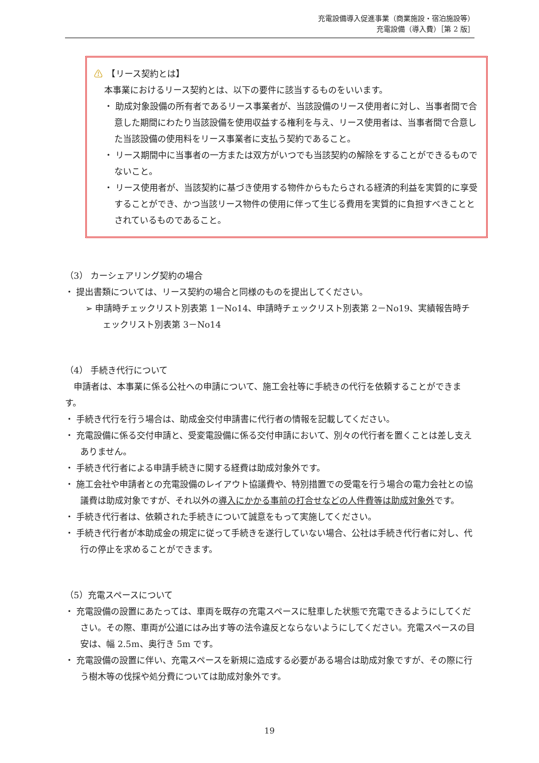充電設備導入促進事業（商業施設・宿泊施設等）
充電設備（導入費）［第 2 版］
⚠　【リース契約とは】
本事業におけるリース契約とは、以下の要件に該当するものをいいます。
・ 助成対象設備の所有者であるリース事業者が、当該設備のリース使用者に対し、当事者間で合意した期間にわたり当該設備を使用収益する権利を与え、リース使用者は、当事者間で合意した当該設備の使用料をリース事業者に支払う契約であること。
・ リース期間中に当事者の一方または双方がいつでも当該契約の解除をすることができるものでないこと。
・ リース使用者が、当該契約に基づき使用する物件からもたらされる経済的利益を実質的に享受することができ、かつ当該リース物件の使用に伴って生じる費用を実質的に負担すべきこととされているものであること。
（3） カーシェアリング契約の場合
・ 提出書類については、リース契約の場合と同様のものを提出してください。
➢ 申請時チェックリスト別表第 1－No14、申請時チェックリスト別表第 2－No19、実績報告時チェックリスト別表第 3－No14
（4） 手続き代行について
　申請者は、本事業に係る公社への申請について、施工会社等に手続きの代行を依頼することができます。
・ 手続き代行を行う場合は、助成金交付申請書に代行者の情報を記載してください。
・ 充電設備に係る交付申請と、受変電設備に係る交付申請において、別々の代行者を置くことは差し支えありません。
・ 手続き代行者による申請手続きに関する経費は助成対象外です。
・ 施工会社や申請者との充電設備のレイアウト協議費や、特別措置での受電を行う場合の電力会社との協議費は助成対象ですが、それ以外の導入にかかる事前の打合せなどの人件費等は助成対象外です。
・ 手続き代行者は、依頼された手続きについて誠意をもって実施してください。
・ 手続き代行者が本助成金の規定に従って手続きを遂行していない場合、公社は手続き代行者に対し、代行の停止を求めることができます。
（5）充電スペースについて
・ 充電設備の設置にあたっては、車両を既存の充電スペースに駐車した状態で充電できるようにしてください。その際、車両が公道にはみ出す等の法令違反とならないようにしてください。充電スペースの目安は、幅 2.5m、奥行き 5m です。
・ 充電設備の設置に伴い、充電スペースを新規に造成する必要がある場合は助成対象ですが、その際に行う樹木等の伐採や処分費については助成対象外です。
19